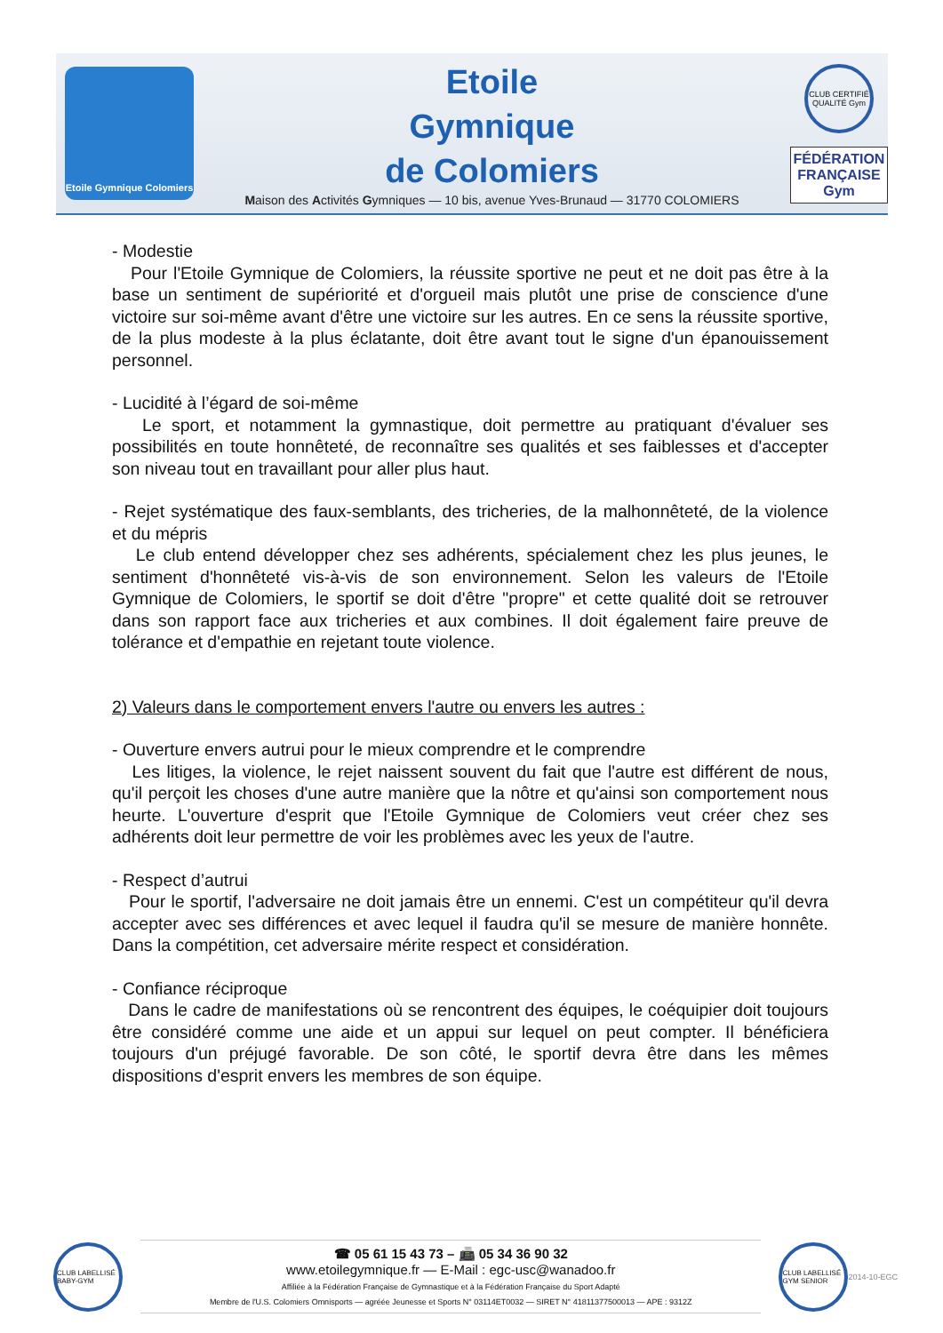Etoile Gymnique Colomiers
Etoile
Gymnique
de Colomiers
Maison des Activités Gymniques — 10 bis, avenue Yves-Brunaud — 31770 COLOMIERS
CLUB CERTIFIÉ QUALITÉ Gym
FÉDÉRATION FRANÇAISE Gym
- Modestie
Pour l'Etoile Gymnique de Colomiers, la réussite sportive ne peut et ne doit pas être à la base un sentiment de supériorité et d'orgueil mais plutôt une prise de conscience d'une victoire sur soi-même avant d'être une victoire sur les autres. En ce sens la réussite sportive, de la plus modeste à la plus éclatante, doit être avant tout le signe d'un épanouissement personnel.
- Lucidité à l’égard de soi-même
Le sport, et notamment la gymnastique, doit permettre au pratiquant d'évaluer ses possibilités en toute honnêteté, de reconnaître ses qualités et ses faiblesses et d'accepter son niveau tout en travaillant pour aller plus haut.
- Rejet systématique des faux-semblants, des tricheries, de la malhonnêteté, de la violence et du mépris
Le club entend développer chez ses adhérents, spécialement chez les plus jeunes, le sentiment d'honnêteté vis-à-vis de son environnement. Selon les valeurs de l'Etoile Gymnique de Colomiers, le sportif se doit d'être "propre" et cette qualité doit se retrouver dans son rapport face aux tricheries et aux combines. Il doit également faire preuve de tolérance et d'empathie en rejetant toute violence.
2) Valeurs dans le comportement envers l'autre ou envers les autres :
- Ouverture envers autrui pour le mieux comprendre et le comprendre
Les litiges, la violence, le rejet naissent souvent du fait que l'autre est différent de nous, qu'il perçoit les choses d'une autre manière que la nôtre et qu'ainsi son comportement nous heurte. L'ouverture d'esprit que l'Etoile Gymnique de Colomiers veut créer chez ses adhérents doit leur permettre de voir les problèmes avec les yeux de l'autre.
- Respect d’autrui
Pour le sportif, l'adversaire ne doit jamais être un ennemi. C'est un compétiteur qu'il devra accepter avec ses différences et avec lequel il faudra qu'il se mesure de manière honnête. Dans la compétition, cet adversaire mérite respect et considération.
- Confiance réciproque
Dans le cadre de manifestations où se rencontrent des équipes, le coéquipier doit toujours être considéré comme une aide et un appui sur lequel on peut compter. Il bénéficiera toujours d'un préjugé favorable. De son côté, le sportif devra être dans les mêmes dispositions d'esprit envers les membres de son équipe.
CLUB LABELLISÉ BABY-GYM
☎ 05 61 15 43 73 – 📠 05 34 36 90 32
www.etoilegymnique.fr — E-Mail : egc-usc@wanadoo.fr
Affiliée à la Fédération Française de Gymnastique et à la Fédération Française du Sport Adapté
Membre de l'U.S. Colomiers Omnisports — agréée Jeunesse et Sports N° 03114ET0032 — SIRET N° 41811377500013 — APE : 9312Z
CLUB LABELLISÉ GYM SENIOR
2014-10-EGC